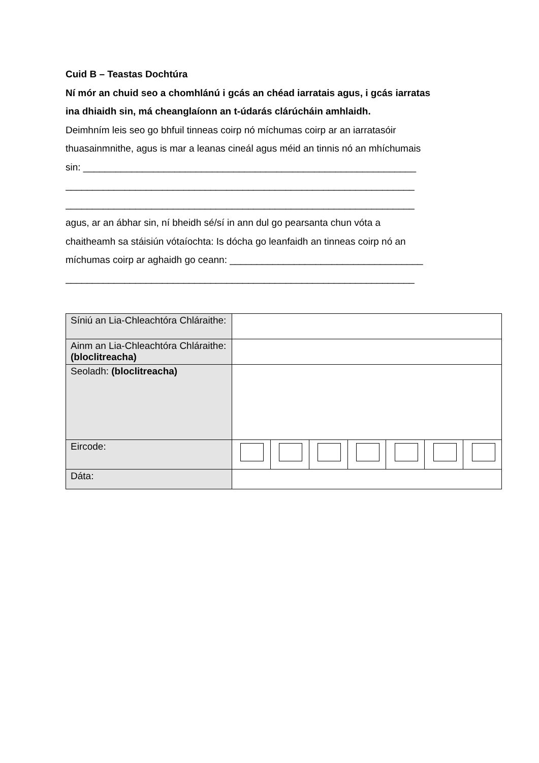Cuid B – Teastas Dochtúra
Ní mór an chuid seo a chomhlánú i gcás an chéad iarratais agus, i gcás iarratas
ina dhiaidh sin, má cheanglaíonn an t-údarás clárúcháin amhlaidh.
Deimhním leis seo go bhfuil tinneas coirp nó míchumas coirp ar an iarratasóir
thuasainmnithe, agus is mar a leanas cineál agus méid an tinnis nó an mhíchumais
sin: ______________________________________________________________
_________________________________________________________________
_________________________________________________________________
agus, ar an ábhar sin, ní bheidh sé/sí in ann dul go pearsanta chun vóta a
chaitheamh sa stáisiún vótaíochta: Is dócha go leanfaidh an tinneas coirp nó an
míchumas coirp ar aghaidh go ceann: ____________________________________
_________________________________________________________________
| Síniú an Lia-Chleachtóra Chláraithe: | | | | | | | |
| Ainm an Lia-Chleachtóra Chláraithe: (bloclitreacha) | | | | | | | |
| Seoladh: (bloclitreacha) | | | | | | | |
| Eircode: | | | | | | | |
| Dáta: | | | | | | | |